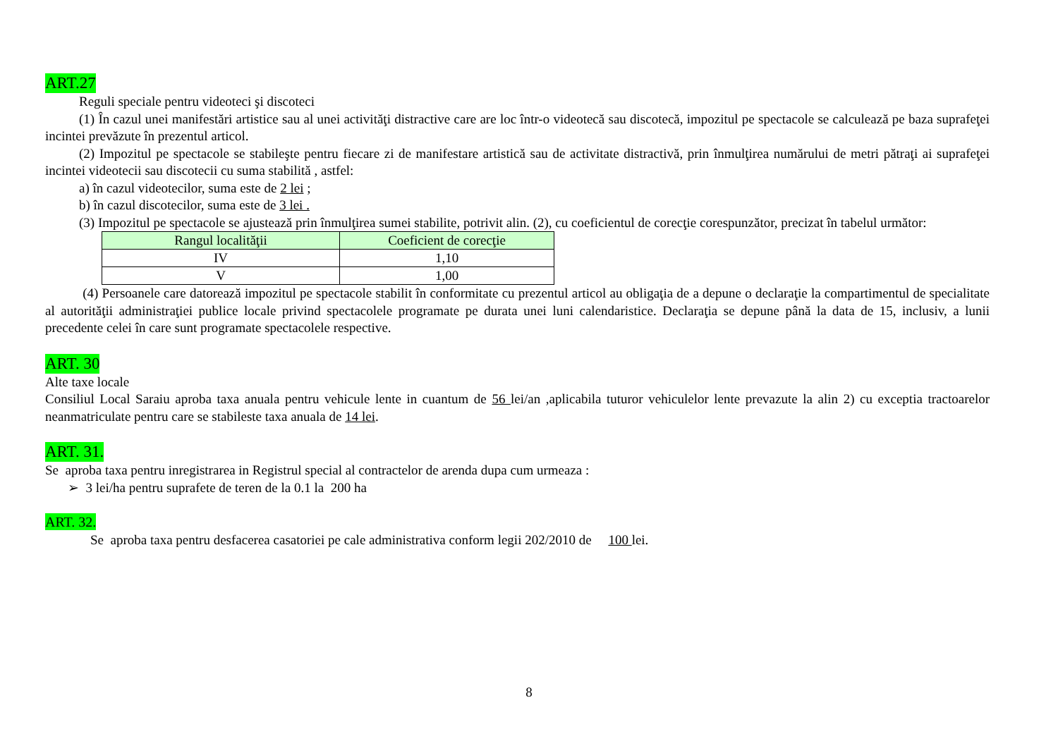ART.27
Reguli speciale pentru videoteci şi discoteci
(1) În cazul unei manifestări artistice sau al unei activităţi distractive care are loc într-o videotecă sau discotecă, impozitul pe spectacole se calculează pe baza suprafeţei incintei prevăzute în prezentul articol.
(2) Impozitul pe spectacole se stabileşte pentru fiecare zi de manifestare artistică sau de activitate distractivă, prin înmulţirea numărului de metri pătraţi ai suprafeţei incintei videotecii sau discotecii cu suma stabilită , astfel:
a) în cazul videotecilor, suma este de 2 lei ;
b) în cazul discotecilor, suma este de 3 lei .
(3) Impozitul pe spectacole se ajustează prin înmulţirea sumei stabilite, potrivit alin. (2), cu coeficientul de corecţie corespunzător, precizat în tabelul următor:
| Rangul localităţii | Coeficient de corecţie |
| --- | --- |
| IV | 1,10 |
| V | 1,00 |
(4) Persoanele care datorează impozitul pe spectacole stabilit în conformitate cu prezentul articol au obligaţia de a depune o declaraţie la compartimentul de specialitate al autorităţii administraţiei publice locale privind spectacolele programate pe durata unei luni calendaristice. Declaraţia se depune până la data de 15, inclusiv, a lunii precedente celei în care sunt programate spectacolele respective.
ART. 30
Alte taxe locale
Consiliul Local Saraiu aproba taxa anuala pentru vehicule lente in cuantum de 56 lei/an ,aplicabila tuturor vehiculelor lente prevazute la alin 2) cu exceptia tractoarelor neanmatriculate pentru care se stabileste taxa anuala de 14 lei.
ART. 31.
Se aproba taxa pentru inregistrarea in Registrul special al contractelor de arenda dupa cum urmeaza :
➢ 3 lei/ha pentru suprafete de teren de la 0.1 la 200 ha
ART. 32.
Se aproba taxa pentru desfacerea casatoriei pe cale administrativa conform legii 202/2010 de 100 lei.
8